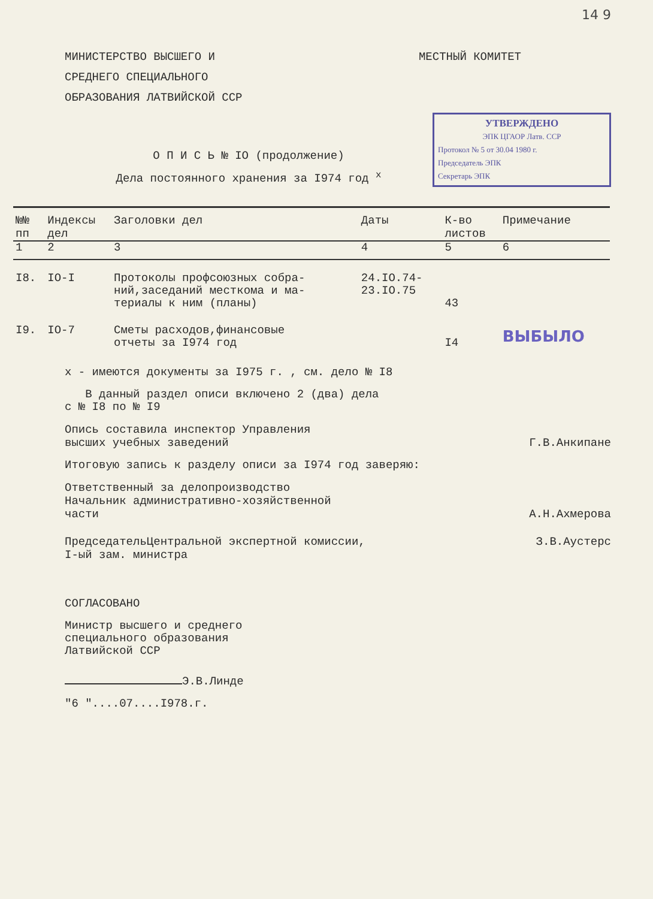14 9
МИНИСТЕРСТВО ВЫСШЕГО И
СРЕДНЕГО СПЕЦИАЛЬНОГО
ОБРАЗОВАНИЯ ЛАТВИЙСКОЙ ССР
МЕСТНЫЙ КОМИТЕТ
УТВЕРЖДЕНО
ЭПК ЦГАОР Латв. ССР
Протокол № 5 от 30.04 1980 г.
Председатель ЭПК
Секретарь ЭПК
О П И С Ь № IO (продолжение)
Дела постоянного хранения за I974 год <sup>x</sup>
| №№ пп | Индексы дел | Заголовки дел | Даты | К-во листов | Примечание |
| --- | --- | --- | --- | --- | --- |
| 1 | 2 | 3 | 4 | 5 | 6 |
| I8. | IO-I | Протоколы профсоюзных собра- ний,заседаний месткома и ма- териалы к ним (планы) | 24.IO.74- 23.IO.75 | 43 | |
| I9. | IO-7 | Сметы расходов,финансовые отчеты за I974 год | | I4 | ВЫБЫЛО |
x - имеются документы за I975 г. , см. дело № I8
В данный раздел описи включено 2 (два) дела
с № I8 по № I9
Опись составила инспектор Управления
высших учебных заведений
Г.В.Анкипане
Итоговую запись к разделу описи за I974 год заверяю:
Ответственный за делопроизводство
Начальник административно-хозяйственной
части
А.Н.Ахмерова
ПредседательЦентральной экспертной комиссии,
I-ый зам. министра
З.В.Аустерс
СОГЛАСОВАНО
Министр высшего и среднего
специального образования
Латвийской ССР
Э.В.Линде
"6 "....07....I978.г.